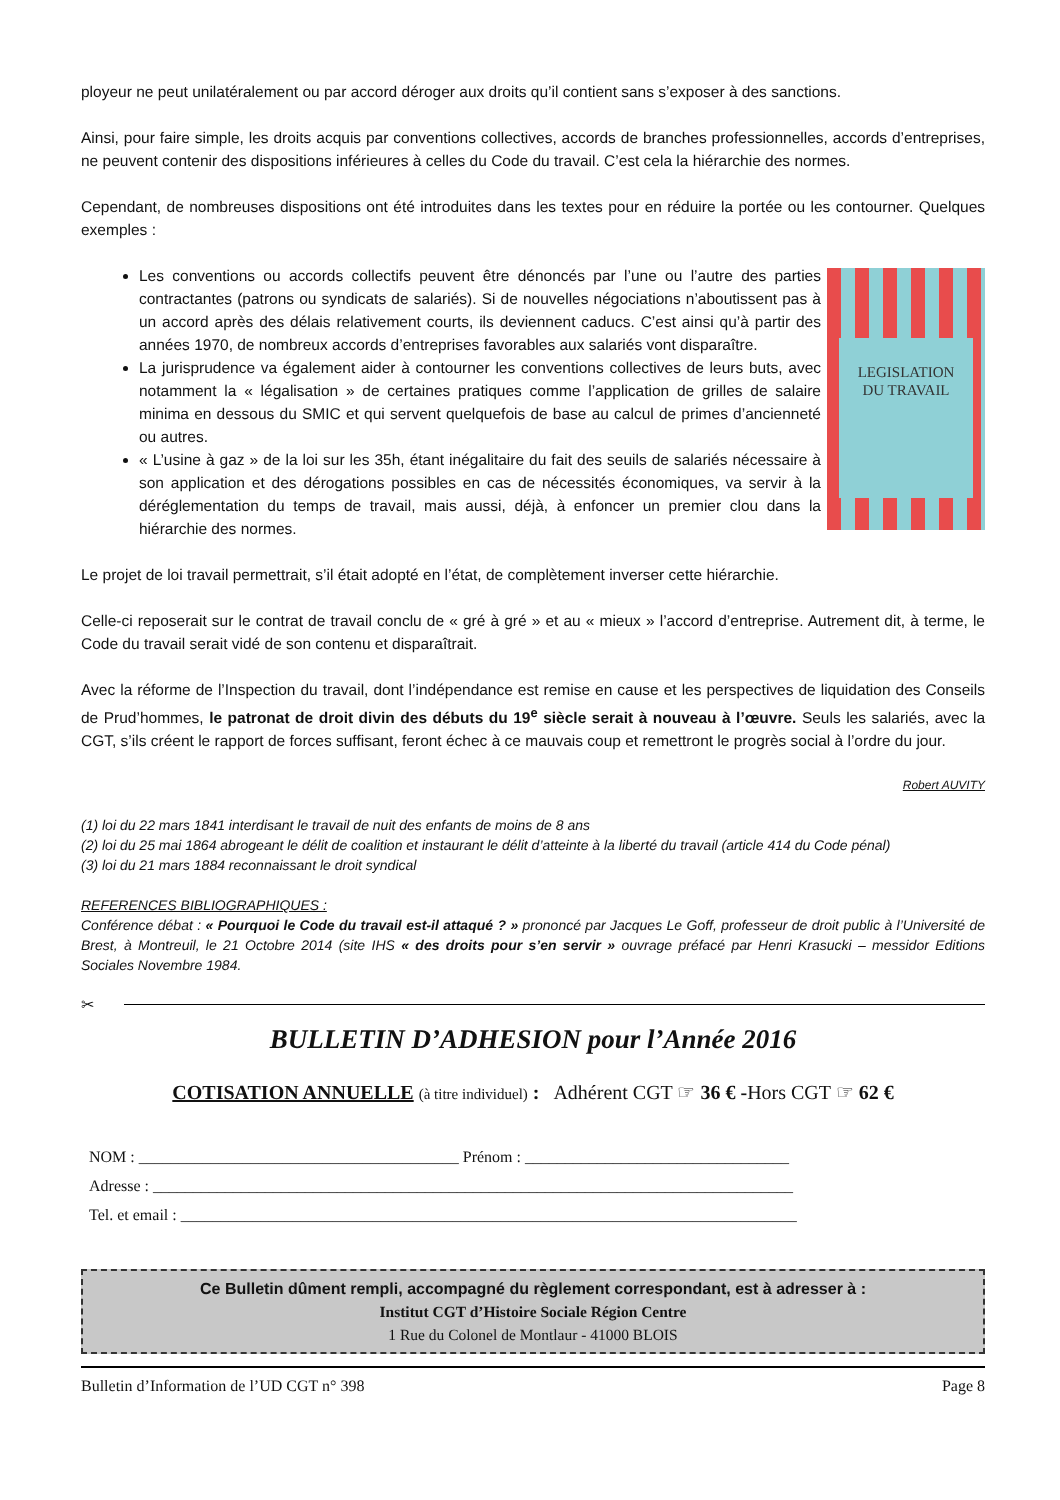ployeur ne peut unilatéralement ou par accord déroger aux droits qu’il contient sans s’exposer à des sanctions.
Ainsi, pour faire simple, les droits acquis par conventions collectives, accords de branches professionnelles, accords d’entreprises, ne peuvent contenir des dispositions inférieures à celles du Code du travail. C’est cela la hiérarchie des normes.
Cependant, de nombreuses dispositions ont été introduites dans les textes pour en réduire la portée ou les contourner. Quelques exemples :
Les conventions ou accords collectifs peuvent être dénoncés par l’une ou l’autre des parties contractantes (patrons ou syndicats de salariés). Si de nouvelles négociations n’aboutissent pas à un accord après des délais relativement courts, ils deviennent caducs. C’est ainsi qu’à partir des années 1970, de nombreux accords d’entreprises favorables aux salariés vont disparaître.
La jurisprudence va également aider à contourner les conventions collectives de leurs buts, avec notamment la « légalisation » de certaines pratiques comme l’application de grilles de salaire minima en dessous du SMIC et qui servent quelquefois de base au calcul de primes d’ancienneté ou autres.
« L’usine à gaz » de la loi sur les 35h, étant inégalitaire du fait des seuils de salariés nécessaire à son application et des dérogations possibles en cas de nécessités économiques, va servir à la déréglementation du temps de travail, mais aussi, déjà, à enfoncer un premier clou dans la hiérarchie des normes.
LEGISLATION
DU TRAVAIL
Le projet de loi travail permettrait, s’il était adopté en l’état, de complètement inverser cette hiérarchie.
Celle-ci reposerait sur le contrat de travail conclu de « gré à gré » et au « mieux » l’accord d’entreprise. Autrement dit, à terme, le Code du travail serait vidé de son contenu et disparaîtrait.
Avec la réforme de l’Inspection du travail, dont l’indépendance est remise en cause et les perspectives de liquidation des Conseils de Prud’hommes, le patronat de droit divin des débuts du 19<sup>e</sup> siècle serait à nouveau à l’œuvre. Seuls les salariés, avec la CGT, s’ils créent le rapport de forces suffisant, feront échec à ce mauvais coup et remettront le progrès social à l’ordre du jour.
Robert AUVITY
(1) loi du 22 mars 1841 interdisant le travail de nuit des enfants de moins de 8 ans
(2) loi du 25 mai 1864 abrogeant le délit de coalition et instaurant le délit d’atteinte à la liberté du travail (article 414 du Code pénal)
(3) loi du 21 mars 1884 reconnaissant le droit syndical
REFERENCES BIBLIOGRAPHIQUES :
Conférence débat : « Pourquoi le Code du travail est-il attaqué ? » prononcé par Jacques Le Goff, professeur de droit public à l’Université de Brest, à Montreuil, le 21 Octobre 2014 (site IHS « des droits pour s’en servir » ouvrage préfacé par Henri Krasucki – messidor Editions Sociales Novembre 1984.
✂
BULLETIN D’ADHESION pour l’Année 2016
COTISATION ANNUELLE (à titre individuel) : Adhérent CGT ☞ 36 € -Hors CGT ☞ 62 €
NOM : ________________________________________ Prénom : _________________________________
Adresse : ________________________________________________________________________________
Tel. et email : _____________________________________________________________________________
Ce Bulletin dûment rempli, accompagné du règlement correspondant, est à adresser à :
Institut CGT d’Histoire Sociale Région Centre
1 Rue du Colonel de Montlaur - 41000 BLOIS
Bulletin d’Information de l’UD CGT n° 398 Page 8